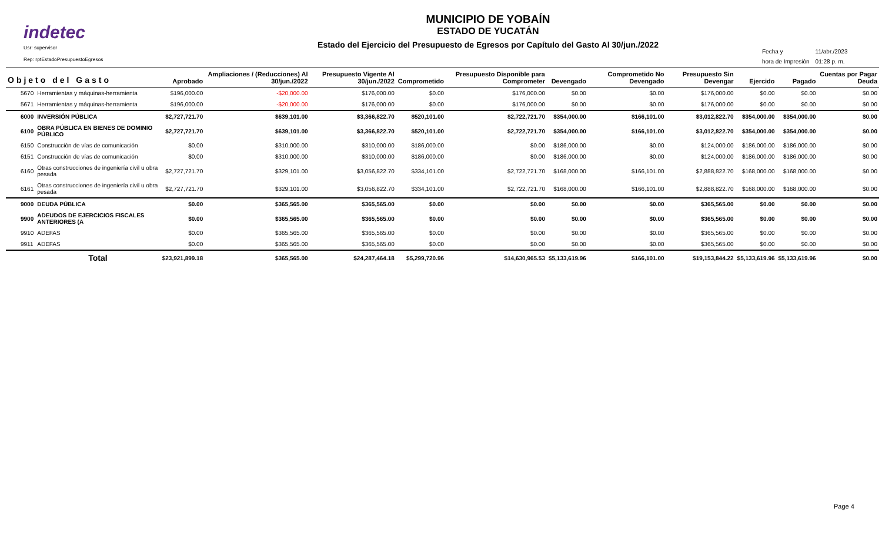indetec
Usr: supervisor
Rep: rptEstadoPresupuestoEgresos
MUNICIPIO DE YOBAÍN
ESTADO DE YUCATÁN
Estado del Ejercicio del Presupuesto de Egresos por Capítulo del Gasto Al 30/jun./2022
| Fecha y | 11/abr./2023 |
| hora de Impresión | 01:28 p. m. |
| Objeto del Gasto | | Aprobado | Ampliaciones / (Reducciones) Al 30/jun./2022 | Presupuesto Vigente Al 30/jun./2022 | Comprometido | Presupuesto Disponible para Comprometer | Devengado | Comprometido No Devengado | Presupuesto Sin Devengar | Ejercido | Pagado | Cuentas por Pagar Deuda |
| --- | --- | --- | --- | --- | --- | --- | --- | --- | --- | --- | --- | --- |
| 5670 | Herramientas y máquinas-herramienta | $196,000.00 | -$20,000.00 | $176,000.00 | $0.00 | $176,000.00 | $0.00 | $0.00 | $176,000.00 | $0.00 | $0.00 | $0.00 |
| 5671 | Herramientas y máquinas-herramienta | $196,000.00 | -$20,000.00 | $176,000.00 | $0.00 | $176,000.00 | $0.00 | $0.00 | $176,000.00 | $0.00 | $0.00 | $0.00 |
| 6000 | INVERSIÓN PÚBLICA | $2,727,721.70 | $639,101.00 | $3,366,822.70 | $520,101.00 | $2,722,721.70 | $354,000.00 | $166,101.00 | $3,012,822.70 | $354,000.00 | $354,000.00 | $0.00 |
| 6100 | OBRA PÚBLICA EN BIENES DE DOMINIO PÚBLICO | $2,727,721.70 | $639,101.00 | $3,366,822.70 | $520,101.00 | $2,722,721.70 | $354,000.00 | $166,101.00 | $3,012,822.70 | $354,000.00 | $354,000.00 | $0.00 |
| 6150 | Construcción de vías de comunicación | $0.00 | $310,000.00 | $310,000.00 | $186,000.00 | $0.00 | $186,000.00 | $0.00 | $124,000.00 | $186,000.00 | $186,000.00 | $0.00 |
| 6151 | Construcción de vías de comunicación | $0.00 | $310,000.00 | $310,000.00 | $186,000.00 | $0.00 | $186,000.00 | $0.00 | $124,000.00 | $186,000.00 | $186,000.00 | $0.00 |
| 6160 | Otras construcciones de ingeniería civil u obra pesada | $2,727,721.70 | $329,101.00 | $3,056,822.70 | $334,101.00 | $2,722,721.70 | $168,000.00 | $166,101.00 | $2,888,822.70 | $168,000.00 | $168,000.00 | $0.00 |
| 6161 | Otras construcciones de ingeniería civil u obra pesada | $2,727,721.70 | $329,101.00 | $3,056,822.70 | $334,101.00 | $2,722,721.70 | $168,000.00 | $166,101.00 | $2,888,822.70 | $168,000.00 | $168,000.00 | $0.00 |
| 9000 | DEUDA PÚBLICA | $0.00 | $365,565.00 | $365,565.00 | $0.00 | $0.00 | $0.00 | $0.00 | $365,565.00 | $0.00 | $0.00 | $0.00 |
| 9900 | ADEUDOS DE EJERCICIOS FISCALES ANTERIORES (A | $0.00 | $365,565.00 | $365,565.00 | $0.00 | $0.00 | $0.00 | $0.00 | $365,565.00 | $0.00 | $0.00 | $0.00 |
| 9910 | ADEFAS | $0.00 | $365,565.00 | $365,565.00 | $0.00 | $0.00 | $0.00 | $0.00 | $365,565.00 | $0.00 | $0.00 | $0.00 |
| 9911 | ADEFAS | $0.00 | $365,565.00 | $365,565.00 | $0.00 | $0.00 | $0.00 | $0.00 | $365,565.00 | $0.00 | $0.00 | $0.00 |
| | Total | $23,921,899.18 | $365,565.00 | $24,287,464.18 | $5,299,720.96 | $14,630,965.53 | $5,133,619.96 | $166,101.00 | $19,153,844.22 | $5,133,619.96 | $5,133,619.96 | $0.00 |
Page 4